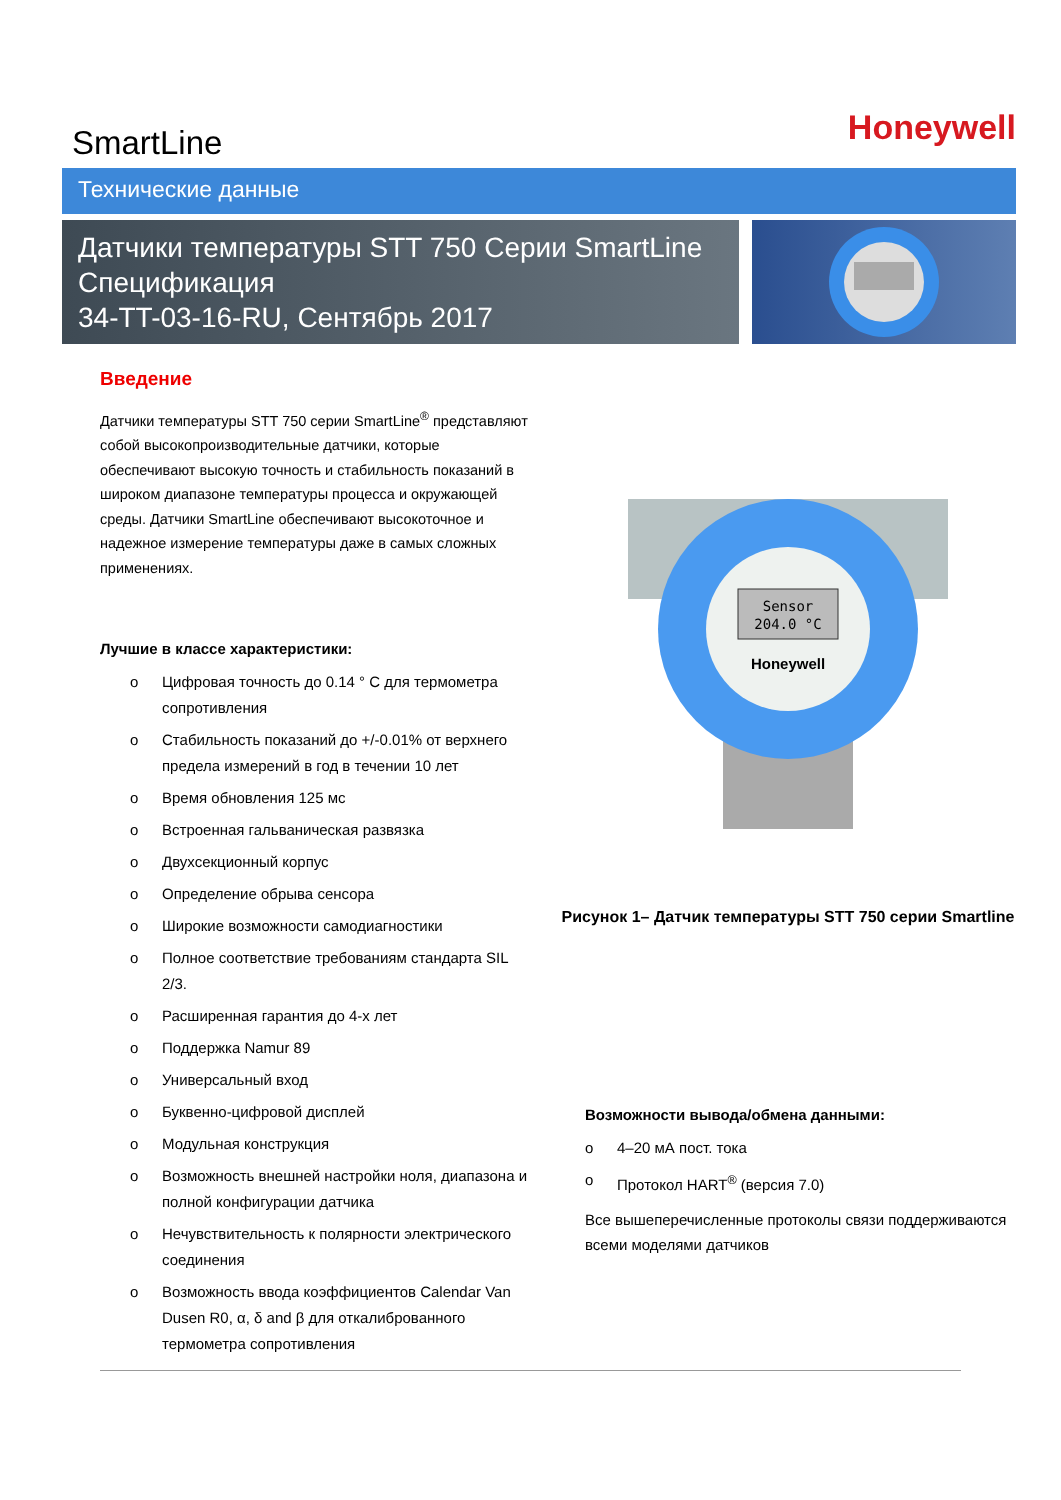SmartLine
Honeywell
Технические данные
Датчики температуры STT 750 Серии SmartLine
Спецификация
34-TT-03-16-RU, Сентябрь 2017
Введение
Датчики температуры STT 750 серии SmartLine<sup>®</sup> представляют собой высокопроизводительные датчики, которые обеспечивают высокую точность и стабильность показаний в широком диапазоне температуры процесса и окружающей среды. Датчики SmartLine обеспечивают высокоточное и надежное измерение температуры даже в самых сложных применениях.
Лучшие в классе характеристики:
o Цифровая точность до 0.14 ° C для термометра сопротивления
o Стабильность показаний до +/-0.01% от верхнего предела измерений в год в течении 10 лет
o Время обновления 125 мс
o Встроенная гальваническая развязка
o Двухсекционный корпус
o Определение обрыва сенсора
o Широкие возможности самодиагностики
o Полное соответствие требованиям стандарта SIL 2/3.
o Расширенная гарантия до 4-х лет
o Поддержка Namur 89
o Универсальный вход
o Буквенно-цифровой дисплей
o Модульная конструкция
o Возможность внешней настройки ноля, диапазона и полной конфигурации датчика
o Нечувствительность к полярности электрического соединения
o Возможность ввода коэффициентов Calendar Van Dusen R0, α, δ and β для откалиброванного термометра сопротивления
Sensor
204.0 °C
Honeywell
Рисунок 1– Датчик температуры STT 750 серии Smartline
Возможности вывода/обмена данными:
o 4–20 мА пост. тока
o Протокол HART<sup>®</sup> (версия 7.0)
Все вышеперечисленные протоколы связи поддерживаются всеми моделями датчиков